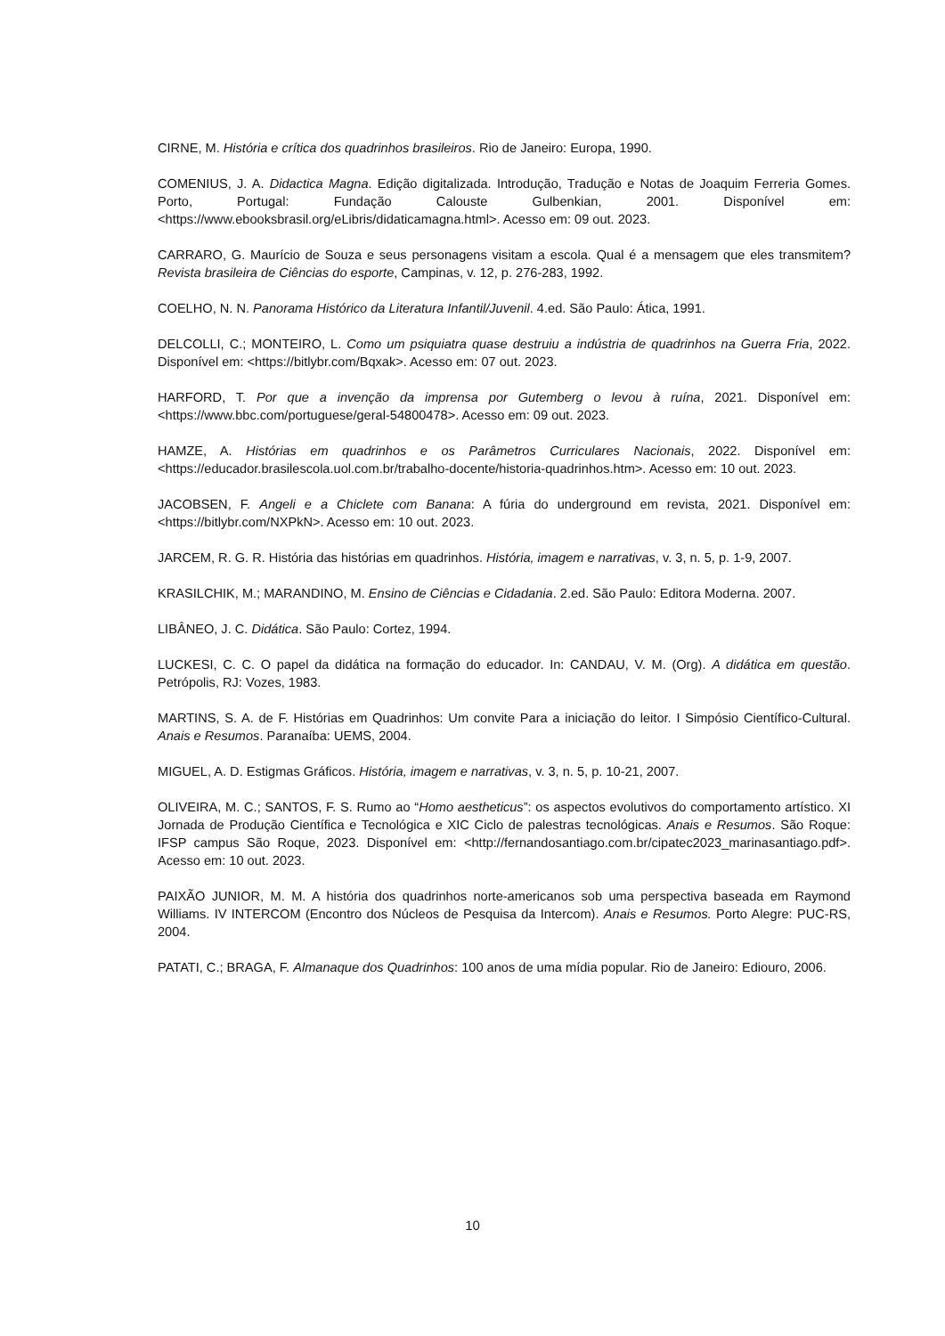CIRNE, M. História e crítica dos quadrinhos brasileiros. Rio de Janeiro: Europa, 1990.
COMENIUS, J. A. Didactica Magna. Edição digitalizada. Introdução, Tradução e Notas de Joaquim Ferreria Gomes. Porto, Portugal: Fundação Calouste Gulbenkian, 2001. Disponível em: <https://www.ebooksbrasil.org/eLibris/didaticamagna.html>. Acesso em: 09 out. 2023.
CARRARO, G. Maurício de Souza e seus personagens visitam a escola. Qual é a mensagem que eles transmitem? Revista brasileira de Ciências do esporte, Campinas, v. 12, p. 276-283, 1992.
COELHO, N. N. Panorama Histórico da Literatura Infantil/Juvenil. 4.ed. São Paulo: Ática, 1991.
DELCOLLI, C.; MONTEIRO, L. Como um psiquiatra quase destruiu a indústria de quadrinhos na Guerra Fria, 2022. Disponível em: <https://bitlybr.com/Bqxak>. Acesso em: 07 out. 2023.
HARFORD, T. Por que a invenção da imprensa por Gutemberg o levou à ruína, 2021. Disponível em: <https://www.bbc.com/portuguese/geral-54800478>. Acesso em: 09 out. 2023.
HAMZE, A. Histórias em quadrinhos e os Parâmetros Curriculares Nacionais, 2022. Disponível em: <https://educador.brasilescola.uol.com.br/trabalho-docente/historia-quadrinhos.htm>. Acesso em: 10 out. 2023.
JACOBSEN, F. Angeli e a Chiclete com Banana: A fúria do underground em revista, 2021. Disponível em: <https://bitlybr.com/NXPkN>. Acesso em: 10 out. 2023.
JARCEM, R. G. R. História das histórias em quadrinhos. História, imagem e narrativas, v. 3, n. 5, p. 1-9, 2007.
KRASILCHIK, M.; MARANDINO, M. Ensino de Ciências e Cidadania. 2.ed. São Paulo: Editora Moderna. 2007.
LIBÂNEO, J. C. Didática. São Paulo: Cortez, 1994.
LUCKESI, C. C. O papel da didática na formação do educador. In: CANDAU, V. M. (Org). A didática em questão. Petrópolis, RJ: Vozes, 1983.
MARTINS, S. A. de F. Histórias em Quadrinhos: Um convite Para a iniciação do leitor. I Simpósio Científico-Cultural. Anais e Resumos. Paranaíba: UEMS, 2004.
MIGUEL, A. D. Estigmas Gráficos. História, imagem e narrativas, v. 3, n. 5, p. 10-21, 2007.
OLIVEIRA, M. C.; SANTOS, F. S. Rumo ao “Homo aestheticus”: os aspectos evolutivos do comportamento artístico. XI Jornada de Produção Científica e Tecnológica e XIC Ciclo de palestras tecnológicas. Anais e Resumos. São Roque: IFSP campus São Roque, 2023. Disponível em: <http://fernandosantiago.com.br/cipatec2023_marinasantiago.pdf>. Acesso em: 10 out. 2023.
PAIXÃO JUNIOR, M. M. A história dos quadrinhos norte-americanos sob uma perspectiva baseada em Raymond Williams. IV INTERCOM (Encontro dos Núcleos de Pesquisa da Intercom). Anais e Resumos. Porto Alegre: PUC-RS, 2004.
PATATI, C.; BRAGA, F. Almanaque dos Quadrinhos: 100 anos de uma mídia popular. Rio de Janeiro: Ediouro, 2006.
10